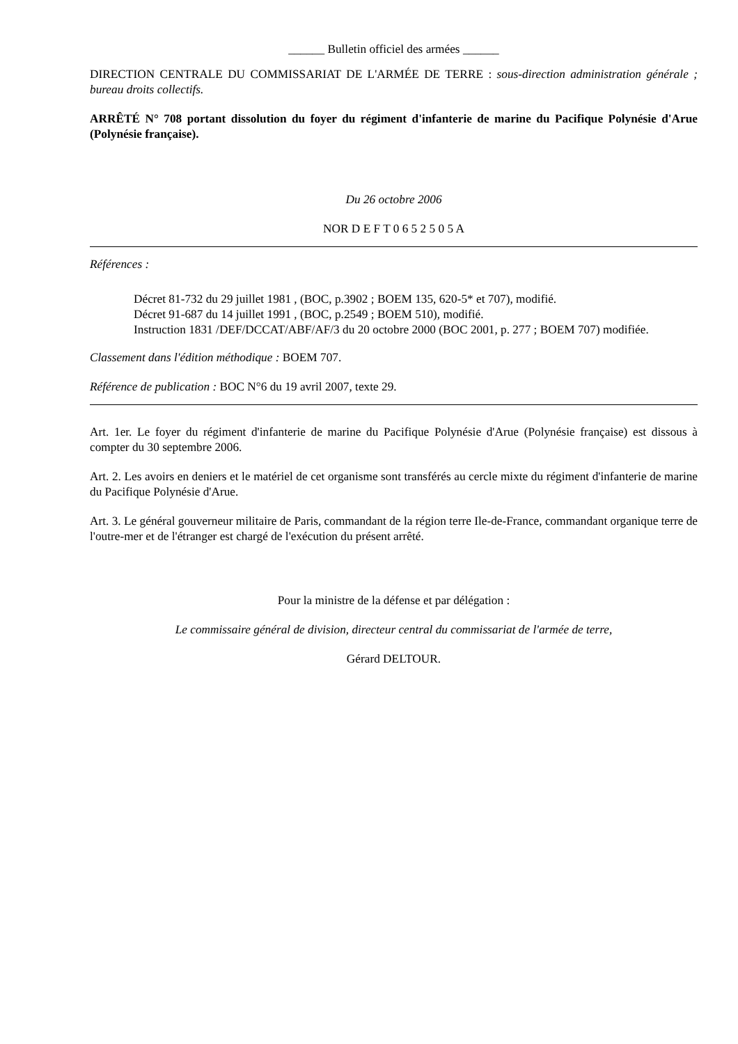______ Bulletin officiel des armées ______
DIRECTION CENTRALE DU COMMISSARIAT DE L'ARMÉE DE TERRE : sous-direction administration générale ; bureau droits collectifs.
ARRÊTÉ N° 708 portant dissolution du foyer du régiment d'infanterie de marine du Pacifique Polynésie d'Arue (Polynésie française).
Du 26 octobre 2006
NOR D E F T 0 6 5 2 5 0 5 A
Références :
Décret 81-732 du 29 juillet 1981 , (BOC, p.3902 ; BOEM 135, 620-5* et 707), modifié.
Décret 91-687 du 14 juillet 1991 , (BOC, p.2549 ; BOEM 510), modifié.
Instruction 1831 /DEF/DCCAT/ABF/AF/3 du 20 octobre 2000 (BOC 2001, p. 277 ; BOEM 707) modifiée.
Classement dans l'édition méthodique : BOEM 707.
Référence de publication : BOC N°6 du 19 avril 2007, texte 29.
Art. 1er. Le foyer du régiment d'infanterie de marine du Pacifique Polynésie d'Arue (Polynésie française) est dissous à compter du 30 septembre 2006.
Art. 2. Les avoirs en deniers et le matériel de cet organisme sont transférés au cercle mixte du régiment d'infanterie de marine du Pacifique Polynésie d'Arue.
Art. 3. Le général gouverneur militaire de Paris, commandant de la région terre Ile-de-France, commandant organique terre de l'outre-mer et de l'étranger est chargé de l'exécution du présent arrêté.
Pour la ministre de la défense et par délégation :
Le commissaire général de division, directeur central du commissariat de l'armée de terre,
Gérard DELTOUR.